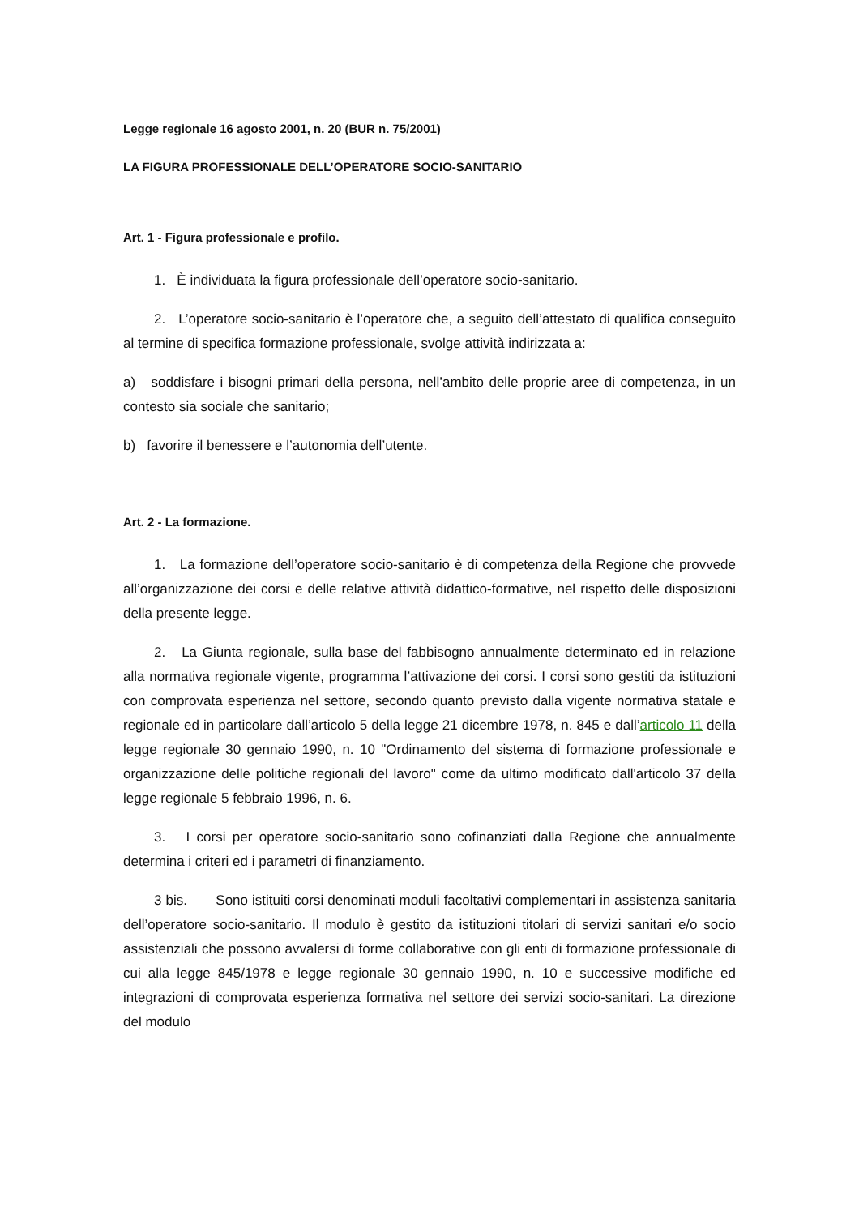Legge regionale 16 agosto 2001, n. 20 (BUR n. 75/2001)
LA FIGURA PROFESSIONALE DELL’OPERATORE SOCIO-SANITARIO
Art. 1 - Figura professionale e profilo.
1. È individuata la figura professionale dell’operatore socio-sanitario.
2. L’operatore socio-sanitario è l’operatore che, a seguito dell’attestato di qualifica conseguito al termine di specifica formazione professionale, svolge attività indirizzata a:
a) soddisfare i bisogni primari della persona, nell’ambito delle proprie aree di competenza, in un contesto sia sociale che sanitario;
b) favorire il benessere e l’autonomia dell’utente.
Art. 2 - La formazione.
1. La formazione dell’operatore socio-sanitario è di competenza della Regione che provvede all’organizzazione dei corsi e delle relative attività didattico-formative, nel rispetto delle disposizioni della presente legge.
2. La Giunta regionale, sulla base del fabbisogno annualmente determinato ed in relazione alla normativa regionale vigente, programma l’attivazione dei corsi. I corsi sono gestiti da istituzioni con comprovata esperienza nel settore, secondo quanto previsto dalla vigente normativa statale e regionale ed in particolare dall’articolo 5 della legge 21 dicembre 1978, n. 845 e dall’articolo 11 della legge regionale 30 gennaio 1990, n. 10 "Ordinamento del sistema di formazione professionale e organizzazione delle politiche regionali del lavoro" come da ultimo modificato dall'articolo 37 della legge regionale 5 febbraio 1996, n. 6.
3. I corsi per operatore socio-sanitario sono cofinanziati dalla Regione che annualmente determina i criteri ed i parametri di finanziamento.
3 bis. Sono istituiti corsi denominati moduli facoltativi complementari in assistenza sanitaria dell’operatore socio-sanitario. Il modulo è gestito da istituzioni titolari di servizi sanitari e/o socio assistenziali che possono avvalersi di forme collaborative con gli enti di formazione professionale di cui alla legge 845/1978 e legge regionale 30 gennaio 1990, n. 10 e successive modifiche ed integrazioni di comprovata esperienza formativa nel settore dei servizi socio-sanitari. La direzione del modulo